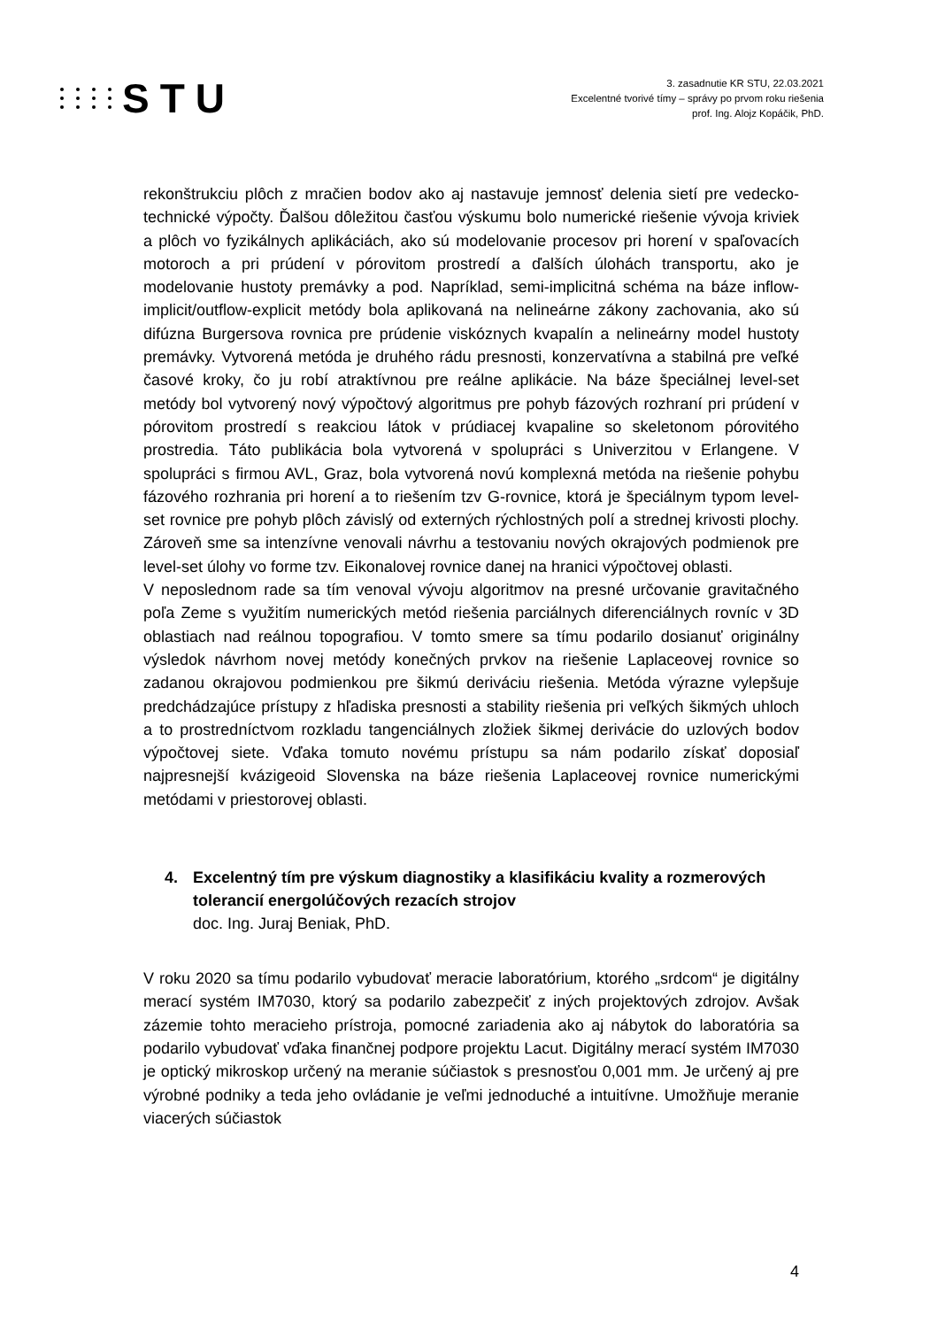STU
3. zasadnutie KR STU, 22.03.2021
Excelentné tvorivé tímy – správy po prvom roku riešenia
prof. Ing. Alojz Kopáčik, PhD.
rekonštrukciu plôch z mračien bodov ako aj nastavuje jemnosť delenia sietí pre vedecko-technické výpočty. Ďalšou dôležitou časťou výskumu bolo numerické riešenie vývoja kriviek a plôch vo fyzikálnych aplikáciách, ako sú modelovanie procesov pri horení v spaľovacích motoroch a pri prúdení v pórovitom prostredí a ďalších úlohách transportu, ako je modelovanie hustoty premávky a pod. Napríklad, semi-implicitná schéma na báze inflow-implicit/outflow-explicit metódy bola aplikovaná na nelineárne zákony zachovania, ako sú difúzna Burgersova rovnica pre prúdenie viskóznych kvapalín a nelineárny model hustoty premávky. Vytvorená metóda je druhého rádu presnosti, konzervatívna a stabilná pre veľké časové kroky, čo ju robí atraktívnou pre reálne aplikácie. Na báze špeciálnej level-set metódy bol vytvorený nový výpočtový algoritmus pre pohyb fázových rozhraní pri prúdení v pórovitom prostredí s reakciou látok v prúdiacej kvapaline so skeletonom pórovitého prostredia. Táto publikácia bola vytvorená v spolupráci s Univerzitou v Erlangene. V spolupráci s firmou AVL, Graz, bola vytvorená novú komplexná metóda na riešenie pohybu fázového rozhrania pri horení a to riešením tzv G-rovnice, ktorá je špeciálnym typom level-set rovnice pre pohyb plôch závislý od externých rýchlostných polí a strednej krivosti plochy. Zároveň sme sa intenzívne venovali návrhu a testovaniu nových okrajových podmienok pre level-set úlohy vo forme tzv. Eikonalovej rovnice danej na hranici výpočtovej oblasti.
V neposlednom rade sa tím venoval vývoju algoritmov na presné určovanie gravitačného poľa Zeme s využitím numerických metód riešenia parciálnych diferenciálnych rovníc v 3D oblastiach nad reálnou topografiou. V tomto smere sa tímu podarilo dosianuť originálny výsledok návrhom novej metódy konečných prvkov na riešenie Laplaceovej rovnice so zadanou okrajovou podmienkou pre šikmú deriváciu riešenia. Metóda výrazne vylepšuje predchádzajúce prístupy z hľadiska presnosti a stability riešenia pri veľkých šikmých uhloch a to prostredníctvom rozkladu tangenciálnych zložiek šikmej derivácie do uzlových bodov výpočtovej siete. Vďaka tomuto novému prístupu sa nám podarilo získať doposiaľ najpresnejší kvázigeoid Slovenska na báze riešenia Laplaceovej rovnice numerickými metódami v priestorovej oblasti.
4. Excelentný tím pre výskum diagnostiky a klasifikáciu kvality a rozmerových tolerancií energolúčových rezacích strojov
doc. Ing. Juraj Beniak, PhD.
V roku 2020 sa tímu podarilo vybudovať meracie laboratórium, ktorého „srdcom“ je digitálny merací systém IM7030, ktorý sa podarilo zabezpečiť z iných projektových zdrojov. Avšak zázemie tohto meracieho prístroja, pomocné zariadenia ako aj nábytok do laboratória sa podarilo vybudovať vďaka finančnej podpore projektu Lacut. Digitálny merací systém IM7030 je optický mikroskop určený na meranie súčiastok s presnosťou 0,001 mm. Je určený aj pre výrobné podniky a teda jeho ovládanie je veľmi jednoduché a intuitívne. Umožňuje meranie viacerých súčiastok
4